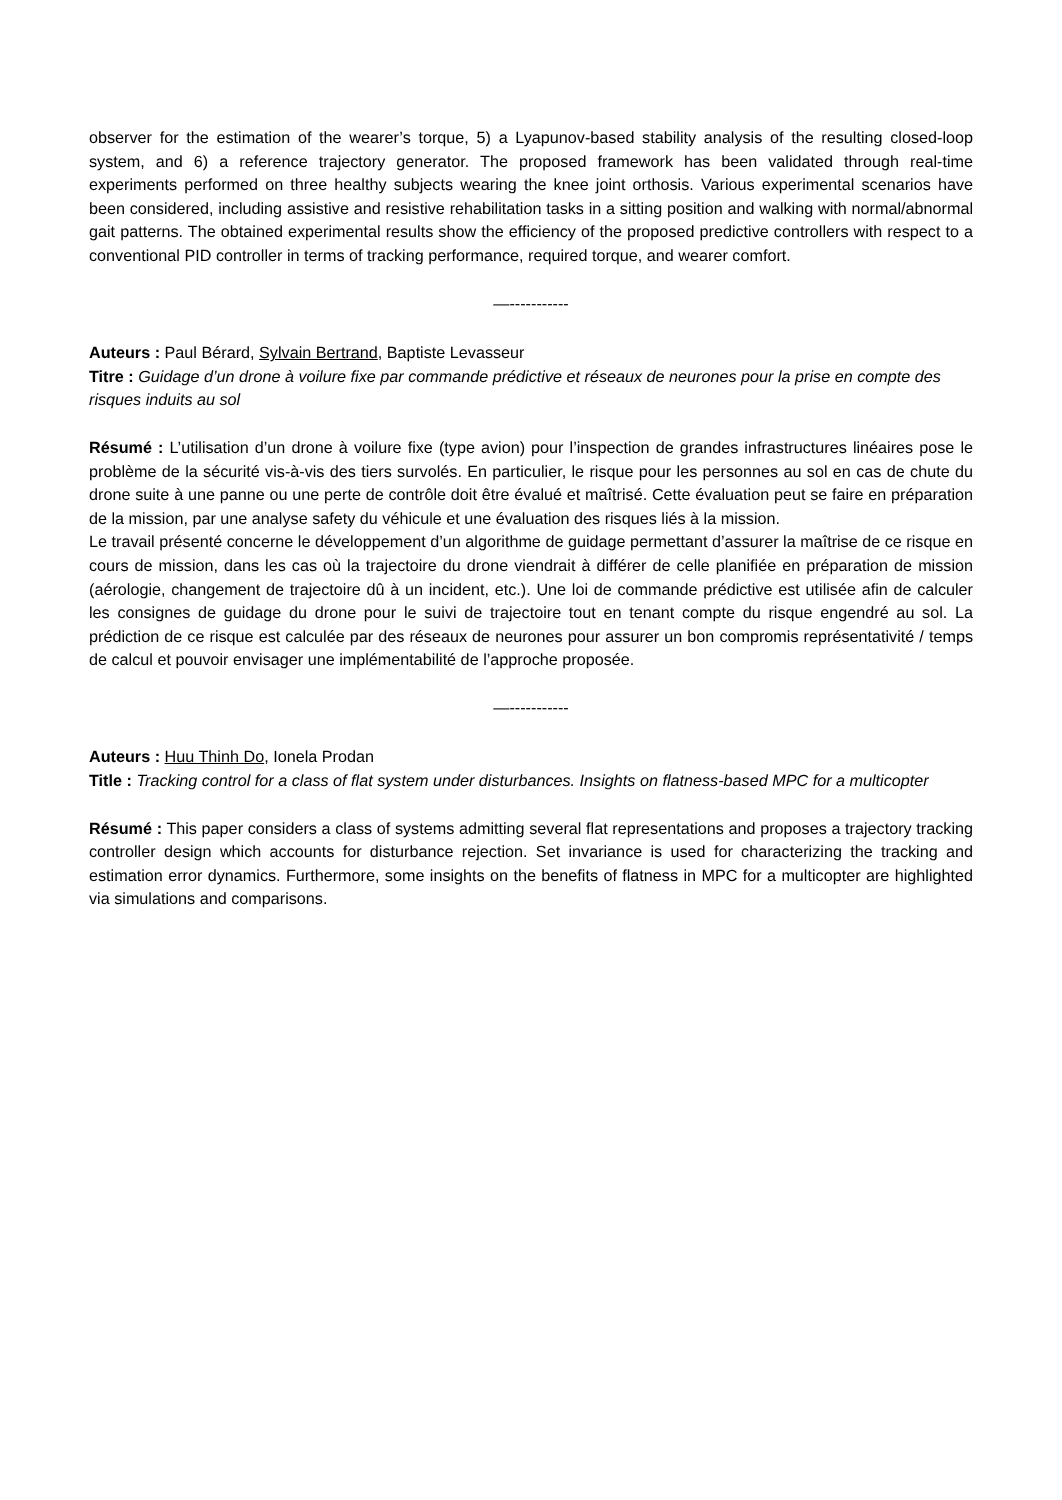observer for the estimation of the wearer’s torque, 5) a Lyapunov-based stability analysis of the resulting closed-loop system, and 6) a reference trajectory generator. The proposed framework has been validated through real-time experiments performed on three healthy subjects wearing the knee joint orthosis. Various experimental scenarios have been considered, including assistive and resistive rehabilitation tasks in a sitting position and walking with normal/abnormal gait patterns. The obtained experimental results show the efficiency of the proposed predictive controllers with respect to a conventional PID controller in terms of tracking performance, required torque, and wearer comfort.
—-----------
Auteurs : Paul Bérard, Sylvain Bertrand, Baptiste Levasseur
Titre : Guidage d’un drone à voilure fixe par commande prédictive et réseaux de neurones pour la prise en compte des risques induits au sol
Résumé : L’utilisation d’un drone à voilure fixe (type avion) pour l’inspection de grandes infrastructures linéaires pose le problème de la sécurité vis-à-vis des tiers survolés. En particulier, le risque pour les personnes au sol en cas de chute du drone suite à une panne ou une perte de contrôle doit être évalué et maîtrisé. Cette évaluation peut se faire en préparation de la mission, par une analyse safety du véhicule et une évaluation des risques liés à la mission.
Le travail présenté concerne le développement d’un algorithme de guidage permettant d’assurer la maîtrise de ce risque en cours de mission, dans les cas où la trajectoire du drone viendrait à différer de celle planifiée en préparation de mission (aérologie, changement de trajectoire dû à un incident, etc.). Une loi de commande prédictive est utilisée afin de calculer les consignes de guidage du drone pour le suivi de trajectoire tout en tenant compte du risque engendré au sol. La prédiction de ce risque est calculée par des réseaux de neurones pour assurer un bon compromis représentativité / temps de calcul et pouvoir envisager une implémentabilité de l’approche proposée.
—-----------
Auteurs : Huu Thinh Do, Ionela Prodan
Title : Tracking control for a class of flat system under disturbances. Insights on flatness-based MPC for a multicopter
Résumé : This paper considers a class of systems admitting several flat representations and proposes a trajectory tracking controller design which accounts for disturbance rejection. Set invariance is used for characterizing the tracking and estimation error dynamics. Furthermore, some insights on the benefits of flatness in MPC for a multicopter are highlighted via simulations and comparisons.